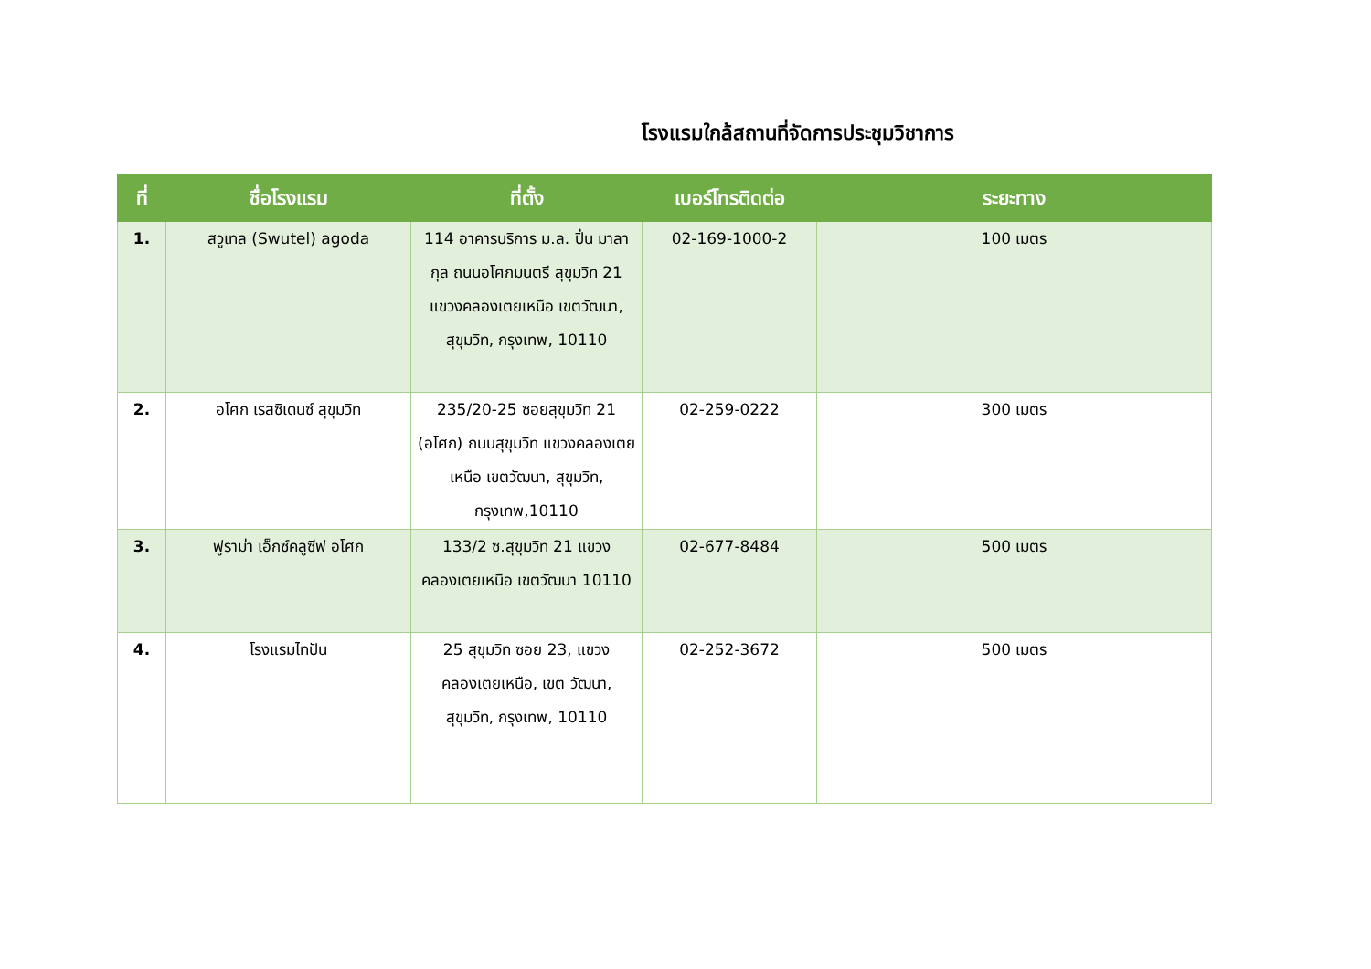โรงแรมใกล้สถานที่จัดการประชุมวิชาการ
| ที่ | ชื่อโรงแรม | ที่ตั้ง | เบอร์โทรติดต่อ | ระยะทาง |
| --- | --- | --- | --- | --- |
| 1. | สวูเทล (Swutel) agoda | 114 อาคารบริการ ม.ล. ปิ่น มาลากุล ถนนอโศกมนตรี สุขุมวิท 21 แขวงคลองเตยเหนือ เขตวัฒนา, สุขุมวิท, กรุงเทพ, 10110 | 02-169-1000-2 | 100 เมตร |
| 2. | อโศก เรสซิเดนซ์ สุขุมวิท | 235/20-25 ซอยสุขุมวิท 21 (อโศก) ถนนสุขุมวิท แขวงคลองเตยเหนือ เขตวัฒนา, สุขุมวิท, กรุงเทพ,10110 | 02-259-0222 | 300 เมตร |
| 3. | ฟูราม่า เอ็กซ์คลูซีฟ อโศก | 133/2 ซ.สุขุมวิท 21 แขวงคลองเตยเหนือ เขตวัฒนา 10110 | 02-677-8484 | 500 เมตร |
| 4. | โรงแรมไทปัน | 25 สุขุมวิท ซอย 23, แขวงคลองเตยเหนือ, เขต วัฒนา, สุขุมวิท, กรุงเทพ, 10110 | 02-252-3672 | 500 เมตร |